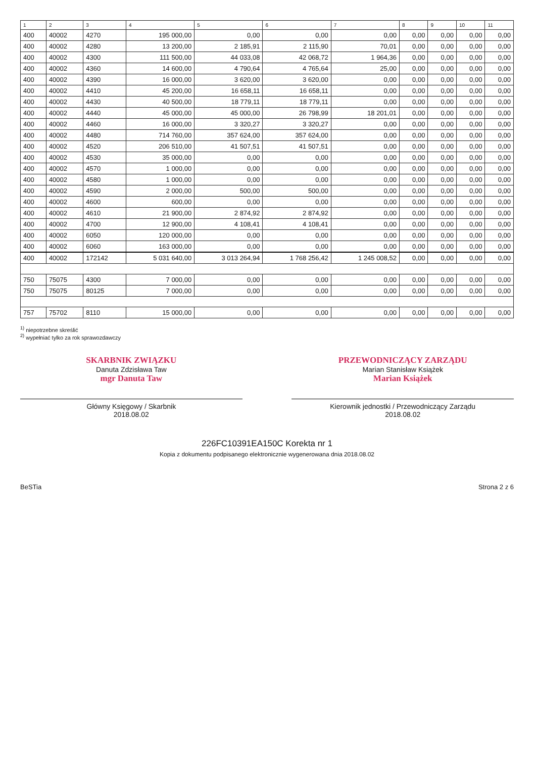| 1 | 2 | 3 | 4 | 5 | 6 | 7 | 8 | 9 | 10 | 11 |
| --- | --- | --- | --- | --- | --- | --- | --- | --- | --- | --- |
| 400 | 40002 | 4270 | 195 000,00 | 0,00 | 0,00 | 0,00 | 0,00 | 0,00 | 0,00 | 0,00 |
| 400 | 40002 | 4280 | 13 200,00 | 2 185,91 | 2 115,90 | 70,01 | 0,00 | 0,00 | 0,00 | 0,00 |
| 400 | 40002 | 4300 | 111 500,00 | 44 033,08 | 42 068,72 | 1 964,36 | 0,00 | 0,00 | 0,00 | 0,00 |
| 400 | 40002 | 4360 | 14 600,00 | 4 790,64 | 4 765,64 | 25,00 | 0,00 | 0,00 | 0,00 | 0,00 |
| 400 | 40002 | 4390 | 16 000,00 | 3 620,00 | 3 620,00 | 0,00 | 0,00 | 0,00 | 0,00 | 0,00 |
| 400 | 40002 | 4410 | 45 200,00 | 16 658,11 | 16 658,11 | 0,00 | 0,00 | 0,00 | 0,00 | 0,00 |
| 400 | 40002 | 4430 | 40 500,00 | 18 779,11 | 18 779,11 | 0,00 | 0,00 | 0,00 | 0,00 | 0,00 |
| 400 | 40002 | 4440 | 45 000,00 | 45 000,00 | 26 798,99 | 18 201,01 | 0,00 | 0,00 | 0,00 | 0,00 |
| 400 | 40002 | 4460 | 16 000,00 | 3 320,27 | 3 320,27 | 0,00 | 0,00 | 0,00 | 0,00 | 0,00 |
| 400 | 40002 | 4480 | 714 760,00 | 357 624,00 | 357 624,00 | 0,00 | 0,00 | 0,00 | 0,00 | 0,00 |
| 400 | 40002 | 4520 | 206 510,00 | 41 507,51 | 41 507,51 | 0,00 | 0,00 | 0,00 | 0,00 | 0,00 |
| 400 | 40002 | 4530 | 35 000,00 | 0,00 | 0,00 | 0,00 | 0,00 | 0,00 | 0,00 | 0,00 |
| 400 | 40002 | 4570 | 1 000,00 | 0,00 | 0,00 | 0,00 | 0,00 | 0,00 | 0,00 | 0,00 |
| 400 | 40002 | 4580 | 1 000,00 | 0,00 | 0,00 | 0,00 | 0,00 | 0,00 | 0,00 | 0,00 |
| 400 | 40002 | 4590 | 2 000,00 | 500,00 | 500,00 | 0,00 | 0,00 | 0,00 | 0,00 | 0,00 |
| 400 | 40002 | 4600 | 600,00 | 0,00 | 0,00 | 0,00 | 0,00 | 0,00 | 0,00 | 0,00 |
| 400 | 40002 | 4610 | 21 900,00 | 2 874,92 | 2 874,92 | 0,00 | 0,00 | 0,00 | 0,00 | 0,00 |
| 400 | 40002 | 4700 | 12 900,00 | 4 108,41 | 4 108,41 | 0,00 | 0,00 | 0,00 | 0,00 | 0,00 |
| 400 | 40002 | 6050 | 120 000,00 | 0,00 | 0,00 | 0,00 | 0,00 | 0,00 | 0,00 | 0,00 |
| 400 | 40002 | 6060 | 163 000,00 | 0,00 | 0,00 | 0,00 | 0,00 | 0,00 | 0,00 | 0,00 |
| 400 | 40002 | 172142 | 5 031 640,00 | 3 013 264,94 | 1 768 256,42 | 1 245 008,52 | 0,00 | 0,00 | 0,00 | 0,00 |
| 750 | 75075 | 4300 | 7 000,00 | 0,00 | 0,00 | 0,00 | 0,00 | 0,00 | 0,00 | 0,00 |
| 750 | 75075 | 80125 | 7 000,00 | 0,00 | 0,00 | 0,00 | 0,00 | 0,00 | 0,00 | 0,00 |
| 757 | 75702 | 8110 | 15 000,00 | 0,00 | 0,00 | 0,00 | 0,00 | 0,00 | 0,00 | 0,00 |
<sup>1)</sup> niepotrzebne skreślić
<sup>2)</sup> wypełniać tylko za rok sprawozdawczy
SKARBNIK ZWIĄZKU
Danuta Zdzisława Taw
mgr Danuta Taw
Główny Księgowy / Skarbnik
2018.08.02
PRZEWODNICZĄCY ZARZĄDU
Marian Stanisław Książek
Marian Książek
Kierownik jednostki / Przewodniczący Zarządu
2018.08.02
226FC10391EA150C Korekta nr 1
Kopia z dokumentu podpisanego elektronicznie wygenerowana dnia 2018.08.02
BeSTia Strona 2 z 6